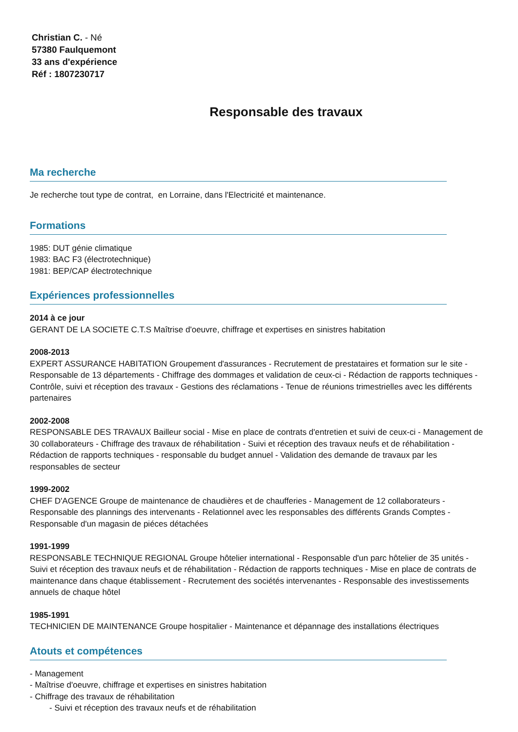Christian C. - Né
57380 Faulquemont
33 ans d'expérience
Réf : 1807230717
Responsable des travaux
Ma recherche
Je recherche tout type de contrat, en Lorraine, dans l'Electricité et maintenance.
Formations
1985: DUT génie climatique
1983: BAC F3 (électrotechnique)
1981: BEP/CAP électrotechnique
Expériences professionnelles
2014 à ce jour
GERANT DE LA SOCIETE C.T.S Maîtrise d'oeuvre, chiffrage et expertises en sinistres habitation
2008-2013
EXPERT ASSURANCE HABITATION Groupement d'assurances - Recrutement de prestataires et formation sur le site - Responsable de 13 départements - Chiffrage des dommages et validation de ceux-ci - Rédaction de rapports techniques - Contrôle, suivi et réception des travaux - Gestions des réclamations - Tenue de réunions trimestrielles avec les différents partenaires
2002-2008
RESPONSABLE DES TRAVAUX Bailleur social - Mise en place de contrats d'entretien et suivi de ceux-ci - Management de 30 collaborateurs - Chiffrage des travaux de réhabilitation - Suivi et réception des travaux neufs et de réhabilitation - Rédaction de rapports techniques - responsable du budget annuel - Validation des demande de travaux par les responsables de secteur
1999-2002
CHEF D'AGENCE Groupe de maintenance de chaudières et de chaufferies - Management de 12 collaborateurs - Responsable des plannings des intervenants - Relationnel avec les responsables des différents Grands Comptes - Responsable d'un magasin de piéces détachées
1991-1999
RESPONSABLE TECHNIQUE REGIONAL Groupe hôtelier international - Responsable d'un parc hôtelier de 35 unités - Suivi et réception des travaux neufs et de réhabilitation - Rédaction de rapports techniques - Mise en place de contrats de maintenance dans chaque établissement - Recrutement des sociétés intervenantes - Responsable des investissements annuels de chaque hôtel
1985-1991
TECHNICIEN DE MAINTENANCE Groupe hospitalier - Maintenance et dépannage des installations électriques
Atouts et compétences
- Management
- Maîtrise d'oeuvre, chiffrage et expertises en sinistres habitation
- Chiffrage des travaux de réhabilitation
- Suivi et réception des travaux neufs et de réhabilitation